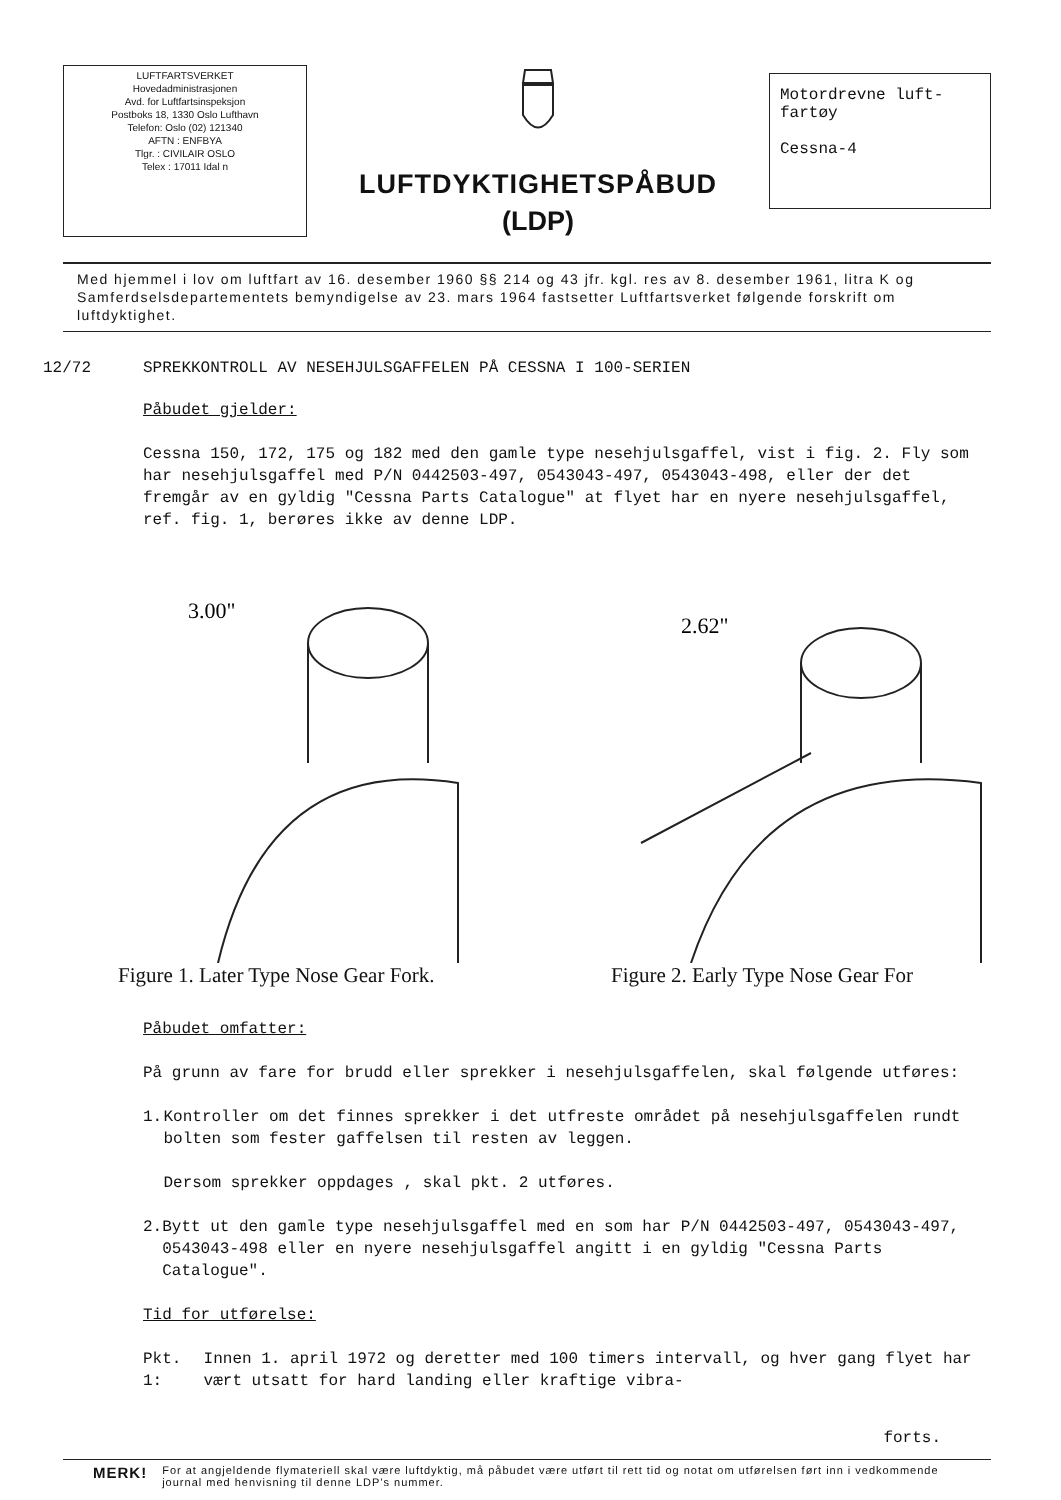LUFTFARTSVERKET
Hovedadministrasjonen
Avd. for Luftfartsinspeksjon
Postboks 18, 1330 Oslo Lufthavn
Telefon: Oslo (02) 121340
AFTN : ENFBYA
Tlgr. : CIVILAIR OSLO
Telex : 17011 Idal n
LUFTDYKTIGHETSPÅBUD
(LDP)
Motordrevne luft-
fartøy
Cessna-4
Med hjemmel i lov om luftfart av 16. desember 1960 §§ 214 og 43 jfr. kgl. res av 8. desember 1961, litra K og Samferdselsdepartementets bemyndigelse av 23. mars 1964 fastsetter Luftfartsverket følgende forskrift om luftdyktighet.
12/72 SPREKKONTROLL AV NESEHJULSGAFFELEN PÅ CESSNA I 100-SERIEN
Påbudet gjelder:
Cessna 150, 172, 175 og 182 med den gamle type nesehjulsgaffel, vist i fig. 2. Fly som har nesehjulsgaffel med P/N 0442503-497, 0543043-497, 0543043-498, eller der det fremgår av en gyldig "Cessna Parts Catalogue" at flyet har en nyere nesehjulsgaffel, ref. fig. 1, berøres ikke av denne LDP.
3.00"
Figure 1. Later Type Nose Gear Fork.
2.62"
Figure 2. Early Type Nose Gear For
Påbudet omfatter:
På grunn av fare for brudd eller sprekker i nesehjulsgaffelen, skal følgende utføres:
1. Kontroller om det finnes sprekker i det utfreste området på nesehjulsgaffelen rundt bolten som fester gaffelsen til resten av leggen.
Dersom sprekker oppdages , skal pkt. 2 utføres.
2. Bytt ut den gamle type nesehjulsgaffel med en som har P/N 0442503-497, 0543043-497, 0543043-498 eller en nyere nesehjulsgaffel angitt i en gyldig "Cessna Parts Catalogue".
Tid for utførelse:
Pkt. 1: Innen 1. april 1972 og deretter med 100 timers intervall, og hver gang flyet har vært utsatt for hard landing eller kraftige vibra-
forts.
MERK! For at angjeldende flymateriell skal være luftdyktig, må påbudet være utført til rett tid og notat om utførelsen ført inn i vedkommende journal med henvisning til denne LDP's nummer.